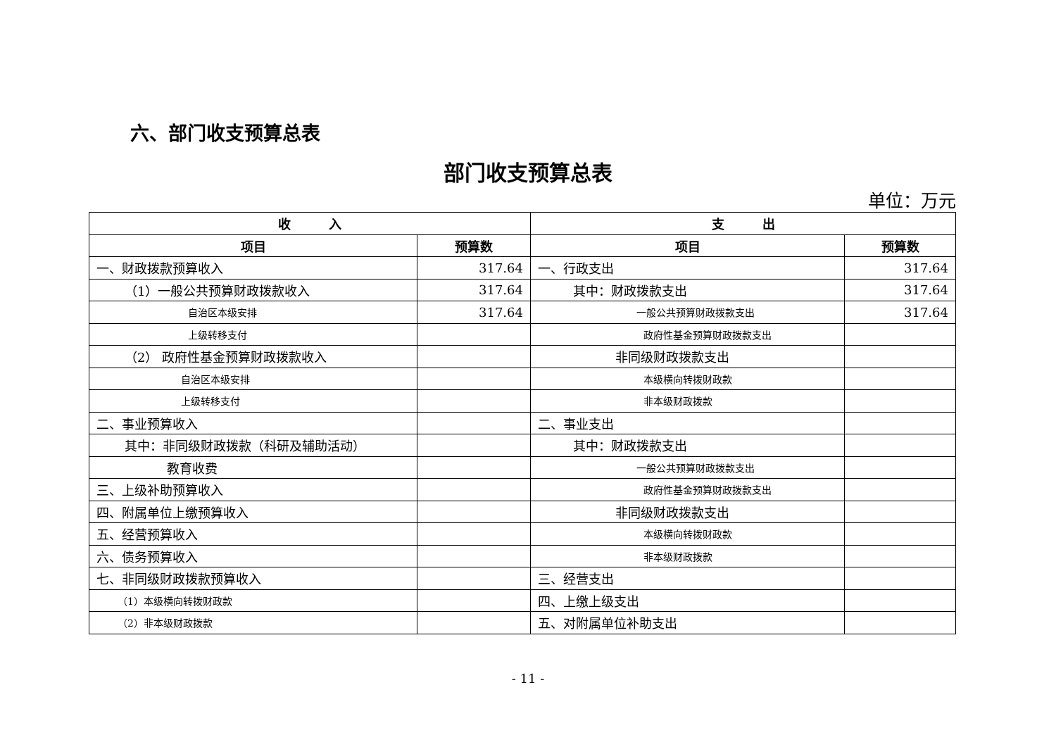六、部门收支预算总表
部门收支预算总表
单位：万元
| 收 入 | | 支 出 | |
| --- | --- | --- | --- |
| 项目 | 预算数 | 项目 | 预算数 |
| 一、财政拨款预算收入 | 317.64 | 一、行政支出 | 317.64 |
| （1）一般公共预算财政拨款收入 | 317.64 | 其中：财政拨款支出 | 317.64 |
| 自治区本级安排 | 317.64 | 一般公共预算财政拨款支出 | 317.64 |
| 上级转移支付 | | 政府性基金预算财政拨款支出 | |
| （2） 政府性基金预算财政拨款收入 | | 非同级财政拨款支出 | |
| 自治区本级安排 | | 本级横向转拨财政款 | |
| 上级转移支付 | | 非本级财政拨款 | |
| 二、事业预算收入 | | 二、事业支出 | |
| 其中：非同级财政拨款（科研及辅助活动） | | 其中：财政拨款支出 | |
| 教育收费 | | 一般公共预算财政拨款支出 | |
| 三、上级补助预算收入 | | 政府性基金预算财政拨款支出 | |
| 四、附属单位上缴预算收入 | | 非同级财政拨款支出 | |
| 五、经营预算收入 | | 本级横向转拨财政款 | |
| 六、债务预算收入 | | 非本级财政拨款 | |
| 七、非同级财政拨款预算收入 | | 三、经营支出 | |
| （1）本级横向转拨财政款 | | 四、上缴上级支出 | |
| （2）非本级财政拨款 | | 五、对附属单位补助支出 | |
- 11 -